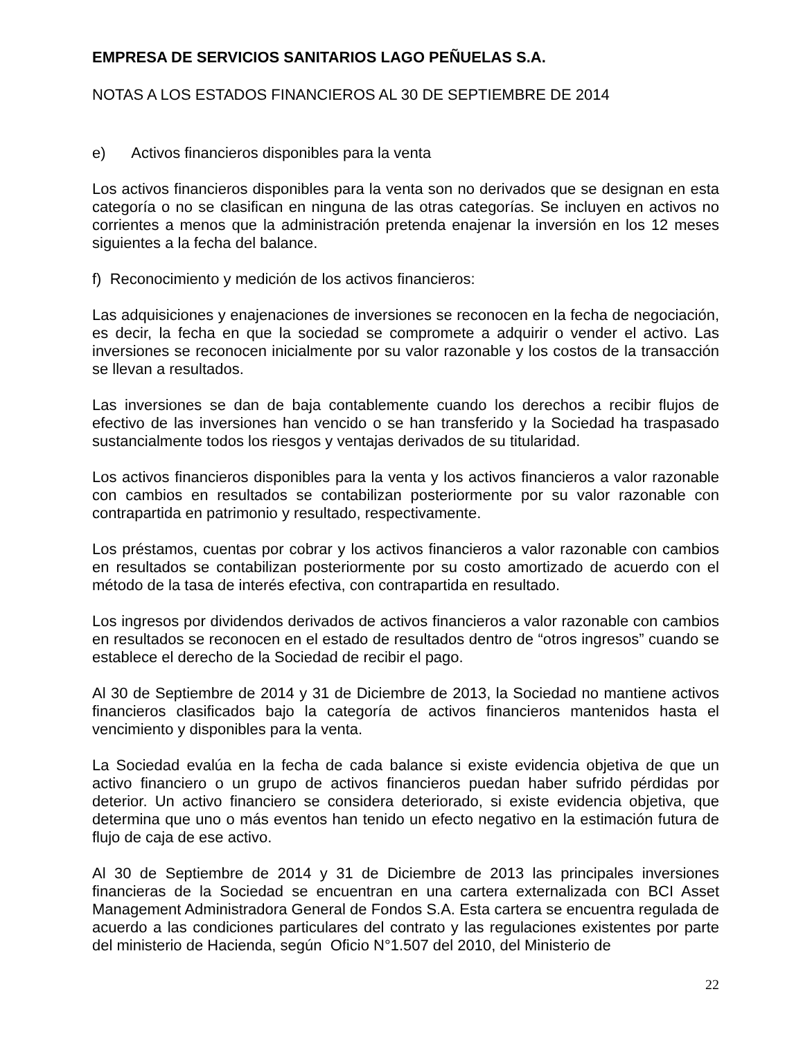EMPRESA DE SERVICIOS SANITARIOS LAGO PEÑUELAS S.A.
NOTAS A LOS ESTADOS FINANCIEROS AL 30 DE SEPTIEMBRE DE 2014
e) Activos financieros disponibles para la venta
Los activos financieros disponibles para la venta son no derivados que se designan en esta categoría o no se clasifican en ninguna de las otras categorías. Se incluyen en activos no corrientes a menos que la administración pretenda enajenar la inversión en los 12 meses siguientes a la fecha del balance.
f) Reconocimiento y medición de los activos financieros:
Las adquisiciones y enajenaciones de inversiones se reconocen en la fecha de negociación, es decir, la fecha en que la sociedad se compromete a adquirir o vender el activo. Las inversiones se reconocen inicialmente por su valor razonable y los costos de la transacción se llevan a resultados.
Las inversiones se dan de baja contablemente cuando los derechos a recibir flujos de efectivo de las inversiones han vencido o se han transferido y la Sociedad ha traspasado sustancialmente todos los riesgos y ventajas derivados de su titularidad.
Los activos financieros disponibles para la venta y los activos financieros a valor razonable con cambios en resultados se contabilizan posteriormente por su valor razonable con contrapartida en patrimonio y resultado, respectivamente.
Los préstamos, cuentas por cobrar y los activos financieros a valor razonable con cambios en resultados se contabilizan posteriormente por su costo amortizado de acuerdo con el método de la tasa de interés efectiva, con contrapartida en resultado.
Los ingresos por dividendos derivados de activos financieros a valor razonable con cambios en resultados se reconocen en el estado de resultados dentro de “otros ingresos” cuando se establece el derecho de la Sociedad de recibir el pago.
Al 30 de Septiembre de 2014 y 31 de Diciembre de 2013, la Sociedad no mantiene activos financieros clasificados bajo la categoría de activos financieros mantenidos hasta el vencimiento y disponibles para la venta.
La Sociedad evalúa en la fecha de cada balance si existe evidencia objetiva de que un activo financiero o un grupo de activos financieros puedan haber sufrido pérdidas por deterior. Un activo financiero se considera deteriorado, si existe evidencia objetiva, que determina que uno o más eventos han tenido un efecto negativo en la estimación futura de flujo de caja de ese activo.
Al 30 de Septiembre de 2014 y 31 de Diciembre de 2013 las principales inversiones financieras de la Sociedad se encuentran en una cartera externalizada con BCI Asset Management Administradora General de Fondos S.A. Esta cartera se encuentra regulada de acuerdo a las condiciones particulares del contrato y las regulaciones existentes por parte del ministerio de Hacienda, según Oficio N°1.507 del 2010, del Ministerio de
22